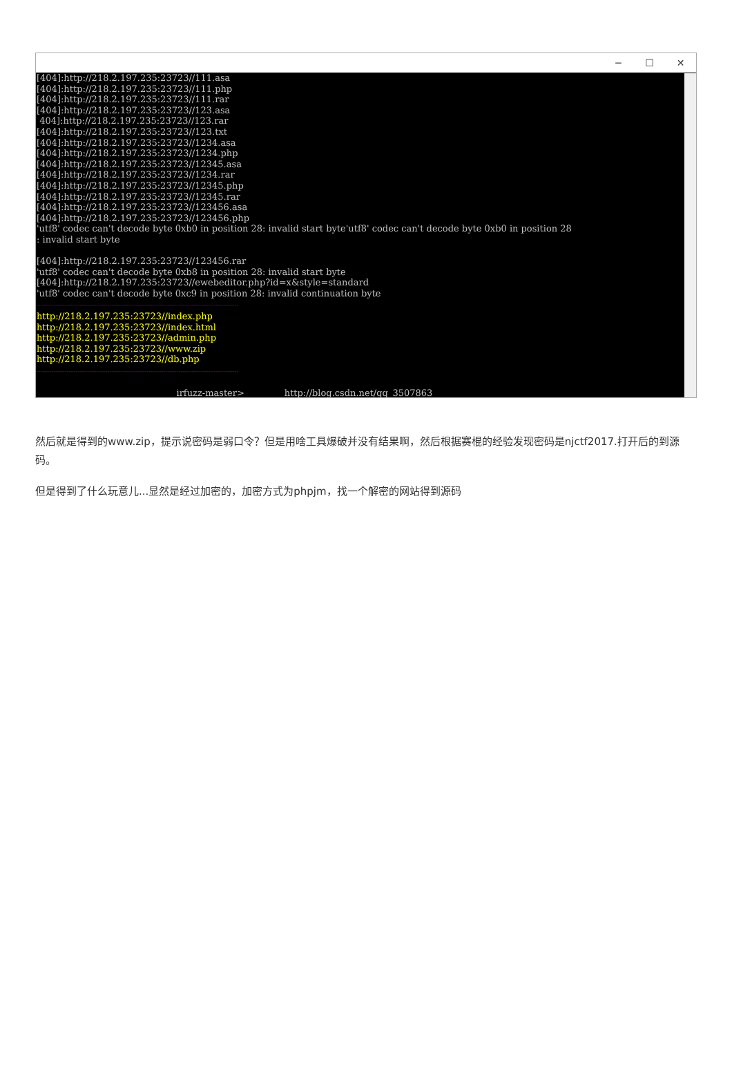─ ☐ ✕
[404]:http://218.2.197.235:23723//111.asa [404]:http://218.2.197.235:23723//111.php [404]:http://218.2.197.235:23723//111.rar [404]:http://218.2.197.235:23723//123.asa 404]:http://218.2.197.235:23723//123.rar [404]:http://218.2.197.235:23723//123.txt [404]:http://218.2.197.235:23723//1234.asa [404]:http://218.2.197.235:23723//1234.php [404]:http://218.2.197.235:23723//12345.asa [404]:http://218.2.197.235:23723//1234.rar [404]:http://218.2.197.235:23723//12345.php [404]:http://218.2.197.235:23723//12345.rar [404]:http://218.2.197.235:23723//123456.asa [404]:http://218.2.197.235:23723//123456.php 'utf8' codec can't decode byte 0xb0 in position 28: invalid start byte'utf8' codec can't decode byte 0xb0 in position 28 : invalid start byte [404]:http://218.2.197.235:23723//123456.rar 'utf8' codec can't decode byte 0xb8 in position 28: invalid start byte [404]:http://218.2.197.235:23723//ewebeditor.php?id=x&style=standard 'utf8' codec can't decode byte 0xc9 in position 28: invalid continuation byte ------------------------------------------------------------------------------------------------------------ http://218.2.197.235:23723//index.php http://218.2.197.235:23723//index.html http://218.2.197.235:23723//admin.php http://218.2.197.235:23723//www.zip http://218.2.197.235:23723//db.php ------------------------------------------------------------------------------------------------------------ irfuzz-master> http://blog.csdn.net/qq_3507863
然后就是得到的www.zip，提示说密码是弱口令？但是用啥工具爆破并没有结果啊，然后根据赛棍的经验发现密码是njctf2017.打开后的到源码。
但是得到了什么玩意儿...显然是经过加密的，加密方式为phpjm，找一个解密的网站得到源码